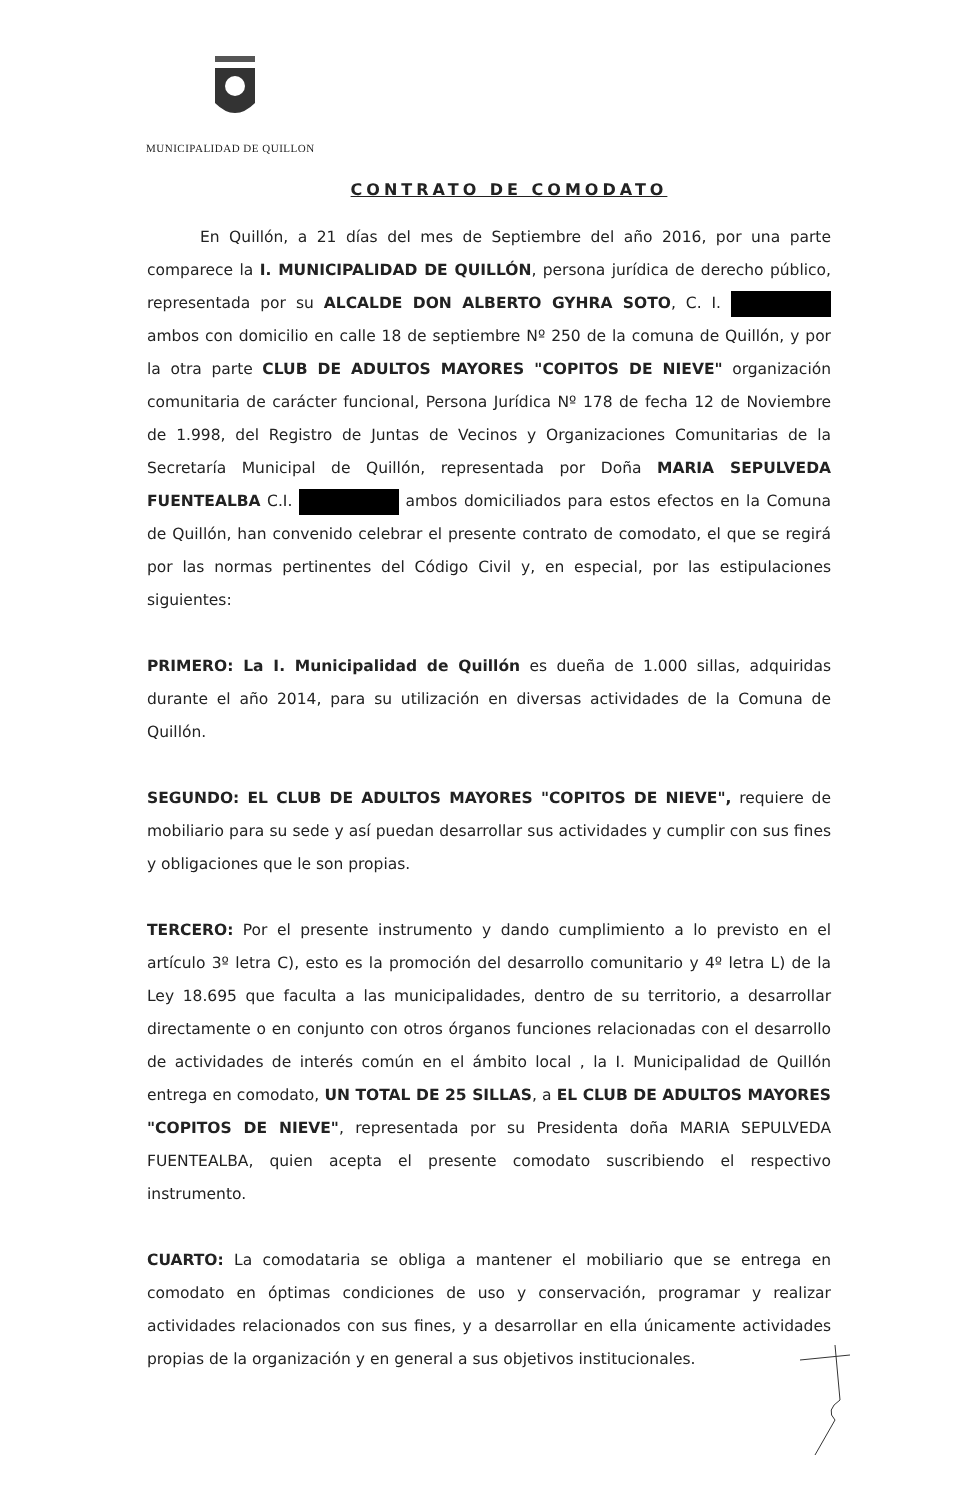MUNICIPALIDAD DE QUILLON
CONTRATO DE COMODATO
En Quillón, a 21 días del mes de Septiembre del año 2016, por una parte comparece la I. MUNICIPALIDAD DE QUILLÓN, persona jurídica de derecho público, representada por su ALCALDE DON ALBERTO GYHRA SOTO, C. I. ambos con domicilio en calle 18 de septiembre Nº 250 de la comuna de Quillón, y por la otra parte CLUB DE ADULTOS MAYORES "COPITOS DE NIEVE" organización comunitaria de carácter funcional, Persona Jurídica Nº 178 de fecha 12 de Noviembre de 1.998, del Registro de Juntas de Vecinos y Organizaciones Comunitarias de la Secretaría Municipal de Quillón, representada por Doña MARIA SEPULVEDA FUENTEALBA C.I. ambos domiciliados para estos efectos en la Comuna de Quillón, han convenido celebrar el presente contrato de comodato, el que se regirá por las normas pertinentes del Código Civil y, en especial, por las estipulaciones siguientes:
PRIMERO: La I. Municipalidad de Quillón es dueña de 1.000 sillas, adquiridas durante el año 2014, para su utilización en diversas actividades de la Comuna de Quillón.
SEGUNDO: EL CLUB DE ADULTOS MAYORES "COPITOS DE NIEVE", requiere de mobiliario para su sede y así puedan desarrollar sus actividades y cumplir con sus fines y obligaciones que le son propias.
TERCERO: Por el presente instrumento y dando cumplimiento a lo previsto en el artículo 3º letra C), esto es la promoción del desarrollo comunitario y 4º letra L) de la Ley 18.695 que faculta a las municipalidades, dentro de su territorio, a desarrollar directamente o en conjunto con otros órganos funciones relacionadas con el desarrollo de actividades de interés común en el ámbito local , la I. Municipalidad de Quillón entrega en comodato, UN TOTAL DE 25 SILLAS, a EL CLUB DE ADULTOS MAYORES "COPITOS DE NIEVE", representada por su Presidenta doña MARIA SEPULVEDA FUENTEALBA, quien acepta el presente comodato suscribiendo el respectivo instrumento.
CUARTO: La comodataria se obliga a mantener el mobiliario que se entrega en comodato en óptimas condiciones de uso y conservación, programar y realizar actividades relacionados con sus fines, y a desarrollar en ella únicamente actividades propias de la organización y en general a sus objetivos institucionales.